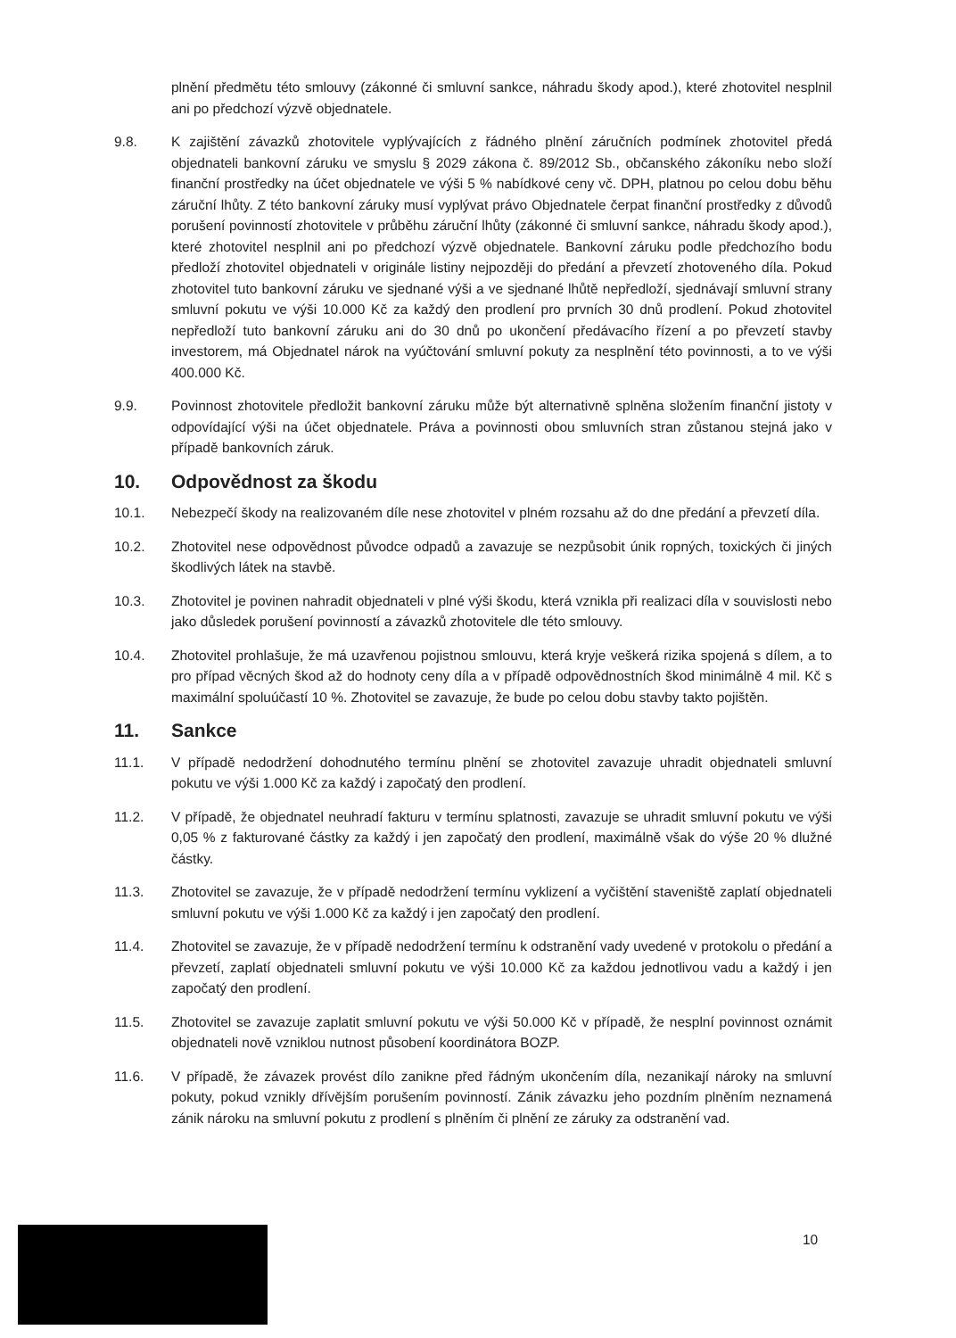plnění předmětu této smlouvy (zákonné či smluvní sankce, náhradu škody apod.), které zhotovitel nesplnil ani po předchozí výzvě objednatele.
9.8. K zajištění závazků zhotovitele vyplývajících z řádného plnění záručních podmínek zhotovitel předá objednateli bankovní záruku ve smyslu § 2029 zákona č. 89/2012 Sb., občanského zákoníku nebo složí finanční prostředky na účet objednatele ve výši 5 % nabídkové ceny vč. DPH, platnou po celou dobu běhu záruční lhůty. Z této bankovní záruky musí vyplývat právo Objednatele čerpat finanční prostředky z důvodů porušení povinností zhotovitele v průběhu záruční lhůty (zákonné či smluvní sankce, náhradu škody apod.), které zhotovitel nesplnil ani po předchozí výzvě objednatele. Bankovní záruku podle předchozího bodu předloží zhotovitel objednateli v originále listiny nejpozději do předání a převzetí zhotoveného díla. Pokud zhotovitel tuto bankovní záruku ve sjednané výši a ve sjednané lhůtě nepředloží, sjednávají smluvní strany smluvní pokutu ve výši 10.000 Kč za každý den prodlení pro prvních 30 dnů prodlení. Pokud zhotovitel nepředloží tuto bankovní záruku ani do 30 dnů po ukončení předávacího řízení a po převzetí stavby investorem, má Objednatel nárok na vyúčtování smluvní pokuty za nesplnění této povinnosti, a to ve výši 400.000 Kč.
9.9. Povinnost zhotovitele předložit bankovní záruku může být alternativně splněna složením finanční jistoty v odpovídající výši na účet objednatele. Práva a povinnosti obou smluvních stran zůstanou stejná jako v případě bankovních záruk.
10. Odpovědnost za škodu
10.1. Nebezpečí škody na realizovaném díle nese zhotovitel v plném rozsahu až do dne předání a převzetí díla.
10.2. Zhotovitel nese odpovědnost původce odpadů a zavazuje se nezpůsobit únik ropných, toxických či jiných škodlivých látek na stavbě.
10.3. Zhotovitel je povinen nahradit objednateli v plné výši škodu, která vznikla při realizaci díla v souvislosti nebo jako důsledek porušení povinností a závazků zhotovitele dle této smlouvy.
10.4. Zhotovitel prohlašuje, že má uzavřenou pojistnou smlouvu, která kryje veškerá rizika spojená s dílem, a to pro případ věcných škod až do hodnoty ceny díla a v případě odpovědnostních škod minimálně 4 mil. Kč s maximální spoluúčastí 10 %. Zhotovitel se zavazuje, že bude po celou dobu stavby takto pojištěn.
11. Sankce
11.1. V případě nedodržení dohodnutého termínu plnění se zhotovitel zavazuje uhradit objednateli smluvní pokutu ve výši 1.000 Kč za každý i započatý den prodlení.
11.2. V případě, že objednatel neuhradí fakturu v termínu splatnosti, zavazuje se uhradit smluvní pokutu ve výši 0,05 % z fakturované částky za každý i jen započatý den prodlení, maximálně však do výše 20 % dlužné částky.
11.3. Zhotovitel se zavazuje, že v případě nedodržení termínu vyklizení a vyčištění staveniště zaplatí objednateli smluvní pokutu ve výši 1.000 Kč za každý i jen započatý den prodlení.
11.4. Zhotovitel se zavazuje, že v případě nedodržení termínu k odstranění vady uvedené v protokolu o předání a převzetí, zaplatí objednateli smluvní pokutu ve výši 10.000 Kč za každou jednotlivou vadu a každý i jen započatý den prodlení.
11.5. Zhotovitel se zavazuje zaplatit smluvní pokutu ve výši 50.000 Kč v případě, že nesplní povinnost oznámit objednateli nově vzniklou nutnost působení koordinátora BOZP.
11.6. V případě, že závazek provést dílo zanikne před řádným ukončením díla, nezanikají nároky na smluvní pokuty, pokud vznikly dřívějším porušením povinností. Zánik závazku jeho pozdním plněním neznamená zánik nároku na smluvní pokutu z prodlení s plněním či plnění ze záruky za odstranění vad.
10